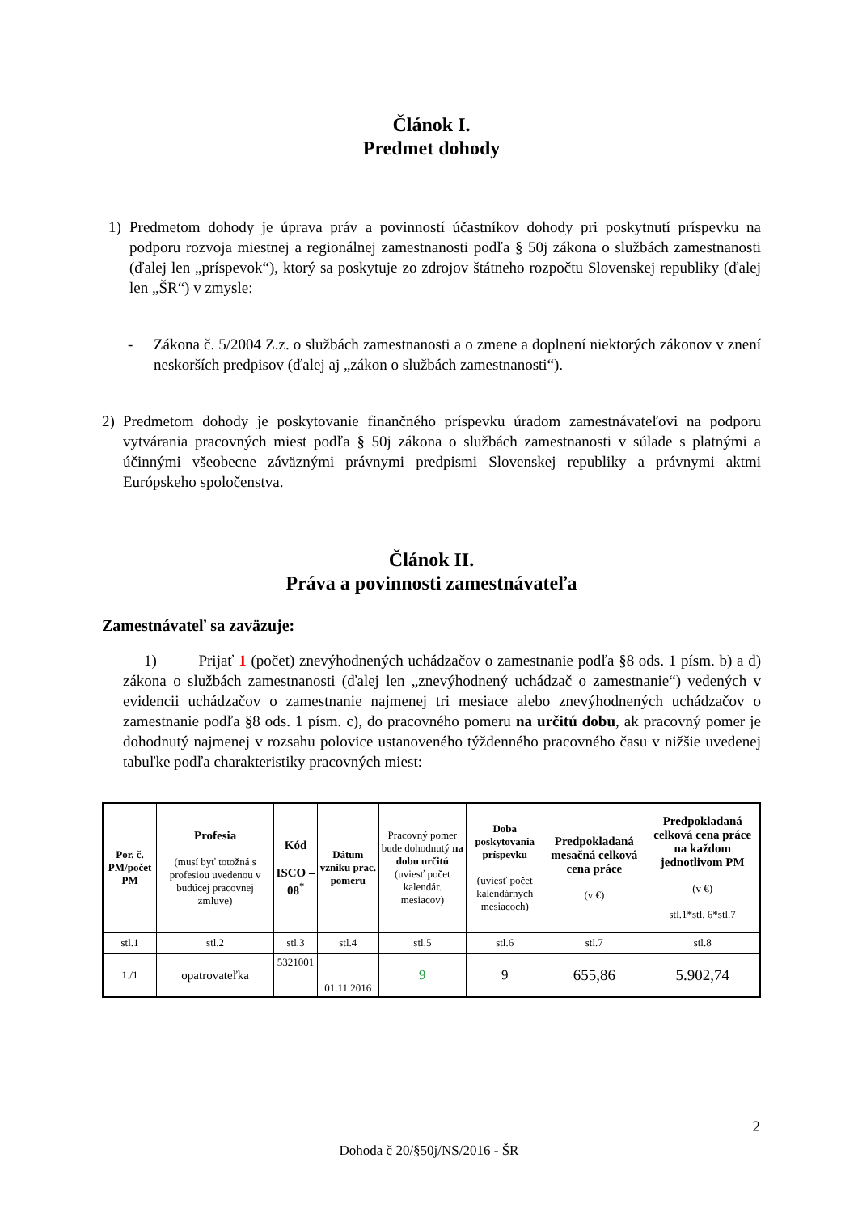Článok I.
Predmet dohody
1) Predmetom dohody je úprava práv a povinností účastníkov dohody pri poskytnutí príspevku na podporu rozvoja miestnej a regionálnej zamestnanosti podľa § 50j zákona o službách zamestnanosti (ďalej len „príspevok“), ktorý sa poskytuje zo zdrojov štátneho rozpočtu Slovenskej republiky (ďalej len „ŠR“) v zmysle:
- Zákona č. 5/2004 Z.z. o službách zamestnanosti a o zmene a doplnení niektorých zákonov v znení neskorších predpisov (ďalej aj „zákon o službách zamestnanosti“).
2) Predmetom dohody je poskytovanie finančného príspevku úradom zamestnávateľovi na podporu vytvárania pracovných miest podľa § 50j zákona o službách zamestnanosti v súlade s platnými a účinnými všeobecne záväznými právnymi predpismi Slovenskej republiky a právnymi aktmi Európskeho spoločenstva.
Článok II.
Práva a povinnosti zamestnávateľa
Zamestnávateľ sa zaväzuje:
1) Prijať 1 (počet) znevýhodnených uchádzačov o zamestnanie podľa §8 ods. 1 písm. b) a d) zákona o službách zamestnanosti (ďalej len „znevýhodnený uchádzač o zamestnanie“) vedených v evidencii uchádzačov o zamestnanie najmenej tri mesiace alebo znevýhodnených uchádzačov o zamestnanie podľa §8 ods. 1 písm. c), do pracovného pomeru na určitú dobu, ak pracovný pomer je dohodnutý najmenej v rozsahu polovice ustanoveného týždenného pracovného času v nižšie uvedenej tabuľke podľa charakteristiky pracovných miest:
| Por. č. PM/počet PM | Profesia (musí byť totožná s profesiou uvedenou v budúcej pracovnej zmluve) | Kód ISCO – 08<sup>*</sup> | Dátum vzniku prac. pomeru | Pracovný pomer bude dohodnutý na dobu určitú (uviesť počet kalendár. mesiacov) | Doba poskytovania príspevku (uviesť počet kalendárnych mesiacoch) | Predpokladaná mesačná celková cena práce (v €) | Predpokladaná celková cena práce na každom jednotlivom PM (v €) stl.1*stl. 6*stl.7 |
| --- | --- | --- | --- | --- | --- | --- | --- |
| stl.1 | stl.2 | stl.3 | stl.4 | stl.5 | stl.6 | stl.7 | stl.8 |
| 1./1 | opatrovateľka | 5321001 | 01.11.2016 | 9 | 9 | 655,86 | 5.902,74 |
2
Dohoda č 20/§50j/NS/2016 - ŠR